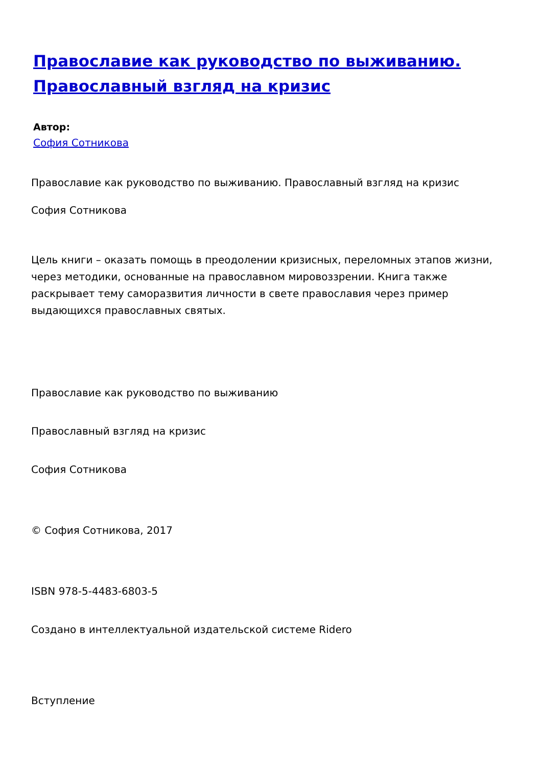Православие как руководство по выживанию. Православный взгляд на кризис
Автор:
София Сотникова
Православие как руководство по выживанию. Православный взгляд на кризис
София Сотникова
Цель книги – оказать помощь в преодолении кризисных, переломных этапов жизни, через методики, основанные на православном мировоззрении. Книга также раскрывает тему саморазвития личности в свете православия через пример выдающихся православных святых.
Православие как руководство по выживанию
Православный взгляд на кризис
София Сотникова
© София Сотникова, 2017
ISBN 978-5-4483-6803-5
Создано в интеллектуальной издательской системе Ridero
Вступление